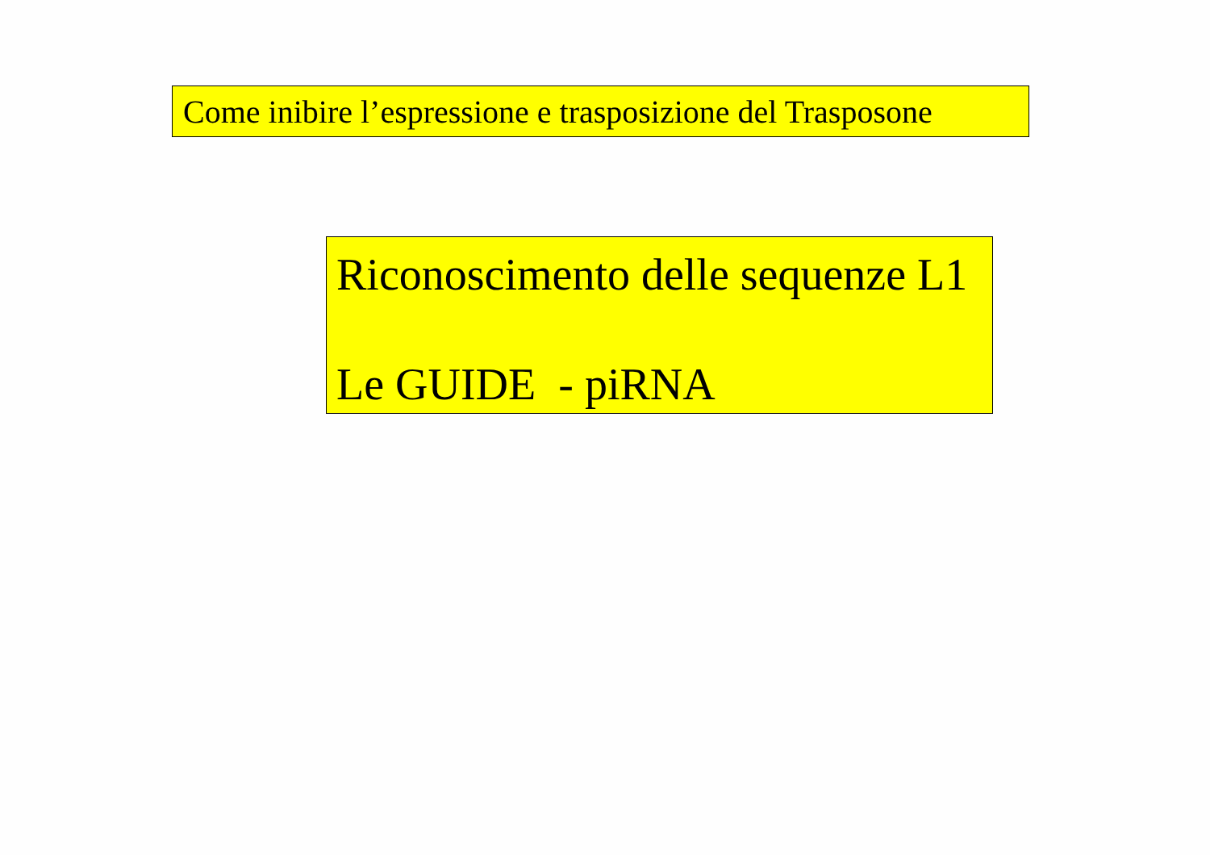Come inibire l’espressione e trasposizione del Trasposone
Riconoscimento delle sequenze L1
Le GUIDE - piRNA